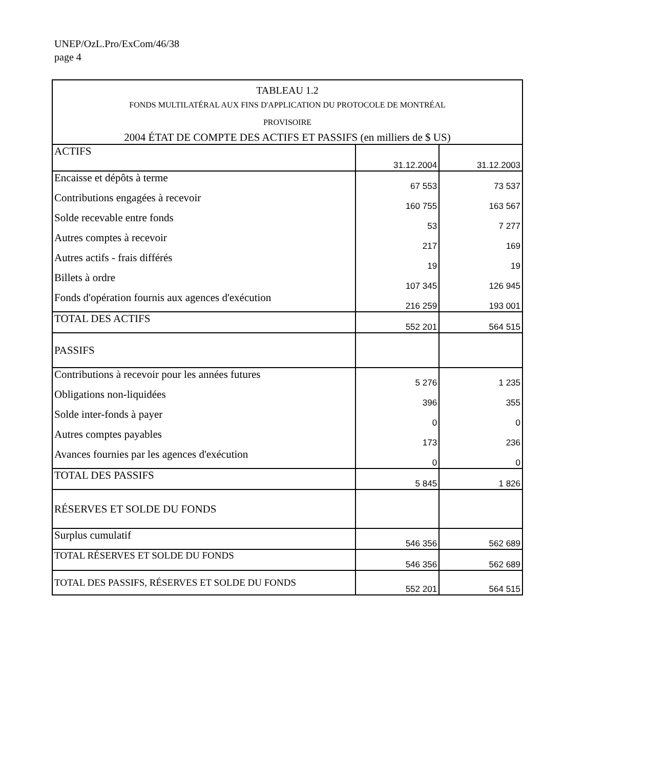UNEP/OzL.Pro/ExCom/46/38
page 4
| TABLEAU 1.2 | | |
| --- | --- | --- |
| FONDS MULTILATÉRAL AUX FINS D'APPLICATION DU PROTOCOLE DE MONTRÉAL PROVISOIRE | | |
| 2004 ÉTAT DE COMPTE DES ACTIFS ET PASSIFS (en milliers de $ US) | | |
| ACTIFS | 31.12.2004 | 31.12.2003 |
| Encaisse et dépôts à terme | 67 553 | 73 537 |
| Contributions engagées à recevoir | 160 755 | 163 567 |
| Solde recevable entre fonds | 53 | 7 277 |
| Autres comptes à recevoir | 217 | 169 |
| Autres actifs - frais différés | 19 | 19 |
| Billets à ordre | 107 345 | 126 945 |
| Fonds d'opération fournis aux agences d'exécution | 216 259 | 193 001 |
| TOTAL DES ACTIFS | 552 201 | 564 515 |
| PASSIFS | | |
| Contributions à recevoir pour les années futures | 5 276 | 1 235 |
| Obligations non-liquidées | 396 | 355 |
| Solde inter-fonds à payer | 0 | 0 |
| Autres comptes payables | 173 | 236 |
| Avances fournies par les agences d'exécution | 0 | 0 |
| TOTAL DES PASSIFS | 5 845 | 1 826 |
| RÉSERVES ET SOLDE DU FONDS | | |
| Surplus cumulatif | 546 356 | 562 689 |
| TOTAL RÉSERVES ET SOLDE DU FONDS | 546 356 | 562 689 |
| TOTAL DES PASSIFS, RÉSERVES ET SOLDE DU FONDS | 552 201 | 564 515 |